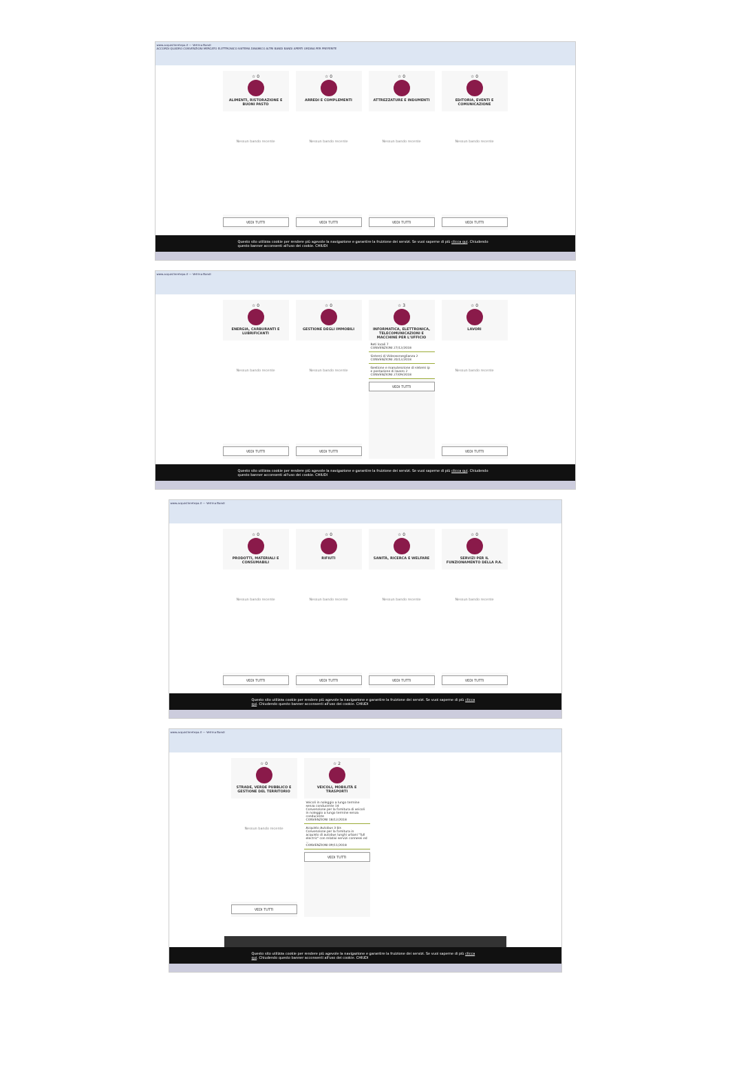www.acquistinretepa.it — Vetrina Bandi
ACCORDI QUADRO CONVENZIONI MERCATO ELETTRONICO SISTEMA DINAMICO ALTRI BANDI BANDI APERTI ORDINA PER PREFERITE
☆ 0
ALIMENTI, RISTORAZIONE E BUONI PASTO
Nessun bando recente
VEDI TUTTI
☆ 0
ARREDI E COMPLEMENTI
Nessun bando recente
VEDI TUTTI
☆ 0
ATTREZZATURE E INDUMENTI
Nessun bando recente
VEDI TUTTI
☆ 0
EDITORIA, EVENTI E COMUNICAZIONE
Nessun bando recente
VEDI TUTTI
Questo sito utilizza cookie per rendere più agevole la navigazione e garantire la fruizione dei servizi. Se vuoi saperne di più clicca qui. Chiudendo questo banner acconsenti all'uso dei cookie. CHIUDI
www.acquistinretepa.it — Vetrina Bandi
☆ 0
ENERGIA, CARBURANTI E LUBRIFICANTI
Nessun bando recente
VEDI TUTTI
☆ 0
GESTIONE DEGLI IMMOBILI
Nessun bando recente
VEDI TUTTI
☆ 3
INFORMATICA, ELETTRONICA, TELECOMUNICAZIONI E MACCHINE PER L'UFFICIO
Reti locali 7
CONVENZIONI 27/12/2018
Sistemi di Videosorveglianza 2
CONVENZIONI 20/12/2018
Gestione e manutenzione di sistemi ip e postazione di lavoro 2
CONVENZIONI 27/09/2018
VEDI TUTTI
☆ 0
LAVORI
Nessun bando recente
VEDI TUTTI
Questo sito utilizza cookie per rendere più agevole la navigazione e garantire la fruizione dei servizi. Se vuoi saperne di più clicca qui. Chiudendo questo banner acconsenti all'uso dei cookie. CHIUDI
www.acquistinretepa.it — Vetrina Bandi
☆ 0
PRODOTTI, MATERIALI E CONSUMABILI
Nessun bando recente
VEDI TUTTI
☆ 0
RIFIUTI
Nessun bando recente
VEDI TUTTI
☆ 0
SANITÀ, RICERCA E WELFARE
Nessun bando recente
VEDI TUTTI
☆ 0
SERVIZI PER IL FUNZIONAMENTO DELLA P.A.
Nessun bando recente
VEDI TUTTI
Questo sito utilizza cookie per rendere più agevole la navigazione e garantire la fruizione dei servizi. Se vuoi saperne di più clicca qui. Chiudendo questo banner acconsenti all'uso dei cookie. CHIUDI
www.acquistinretepa.it — Vetrina Bandi
☆ 0
STRADE, VERDE PUBBLICO E GESTIONE DEL TERRITORIO
Nessun bando recente
VEDI TUTTI
☆ 2
VEICOLI, MOBILITÀ E TRASPORTI
Veicoli in noleggio a lungo termine senza conducente 14
Convenzione per la fornitura di veicoli in noleggio a lungo termine senza conducente
CONVENZIONI 18/12/2018
Acquisto Autobus 3 bis
Convenzione per la fornitura in acquisto di autobus lunghi urbani "full electric" con relativi servizi connessi ed ...
CONVENZIONI 09/11/2018
VEDI TUTTI
Questo sito utilizza cookie per rendere più agevole la navigazione e garantire la fruizione dei servizi. Se vuoi saperne di più clicca qui. Chiudendo questo banner acconsenti all'uso dei cookie. CHIUDI